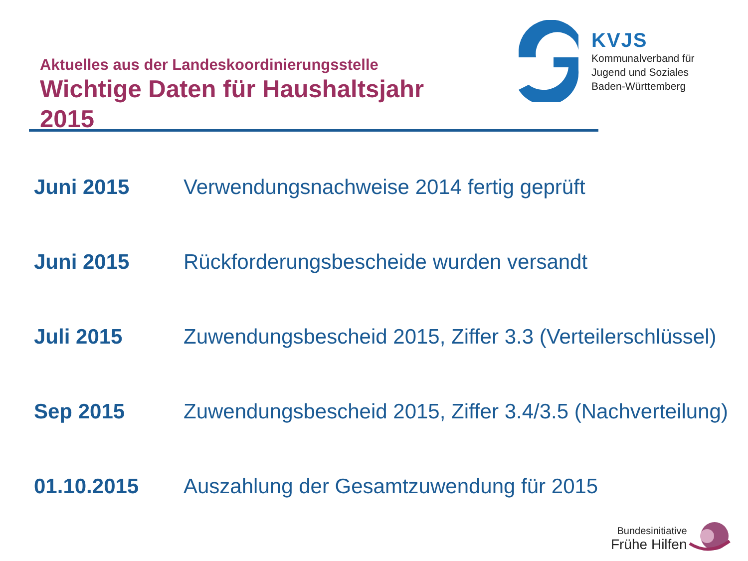Aktuelles aus der Landeskoordinierungsstelle
Wichtige Daten für Haushaltsjahr 2015
KVJS
Kommunalverband für
Jugend und Soziales
Baden-Württemberg
| Juni 2015 | Verwendungsnachweise 2014 fertig geprüft |
| Juni 2015 | Rückforderungsbescheide wurden versandt |
| Juli 2015 | Zuwendungsbescheid 2015, Ziffer 3.3 (Verteilerschlüssel) |
| Sep 2015 | Zuwendungsbescheid 2015, Ziffer 3.4/3.5 (Nachverteilung) |
| 01.10.2015 | Auszahlung der Gesamtzuwendung für 2015 |
Bundesinitiative
Frühe Hilfen